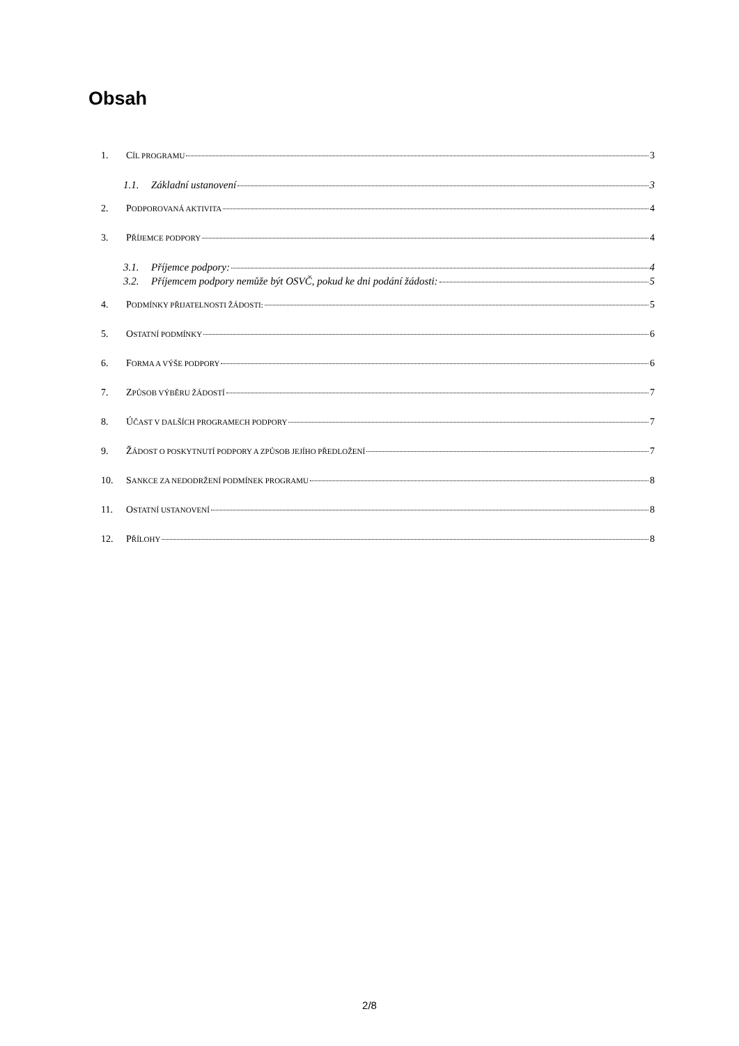Obsah
1. CÍL PROGRAMU 3
1.1. Základní ustanovení 3
2. PODPOROVANÁ AKTIVITA 4
3. PŘÍJEMCE PODPORY 4
3.1. Příjemce podpory: 4
3.2. Příjemcem podpory nemůže být OSVČ, pokud ke dni podání žádosti: 5
4. PODMÍNKY PŘIJATELNOSTI ŽÁDOSTI: 5
5. OSTATNÍ PODMÍNKY 6
6. FORMA A VÝŠE PODPORY 6
7. ZPŮSOB VÝBĚRU ŽÁDOSTÍ 7
8. ÚČAST V DALŠÍCH PROGRAMECH PODPORY 7
9. ŽÁDOST O POSKYTNUTÍ PODPORY A ZPŮSOB JEJÍHO PŘEDLOŽENÍ 7
10. SANKCE ZA NEDODRŽENÍ PODMÍNEK PROGRAMU 8
11. OSTATNÍ USTANOVENÍ 8
12. PŘÍLOHY 8
2/8